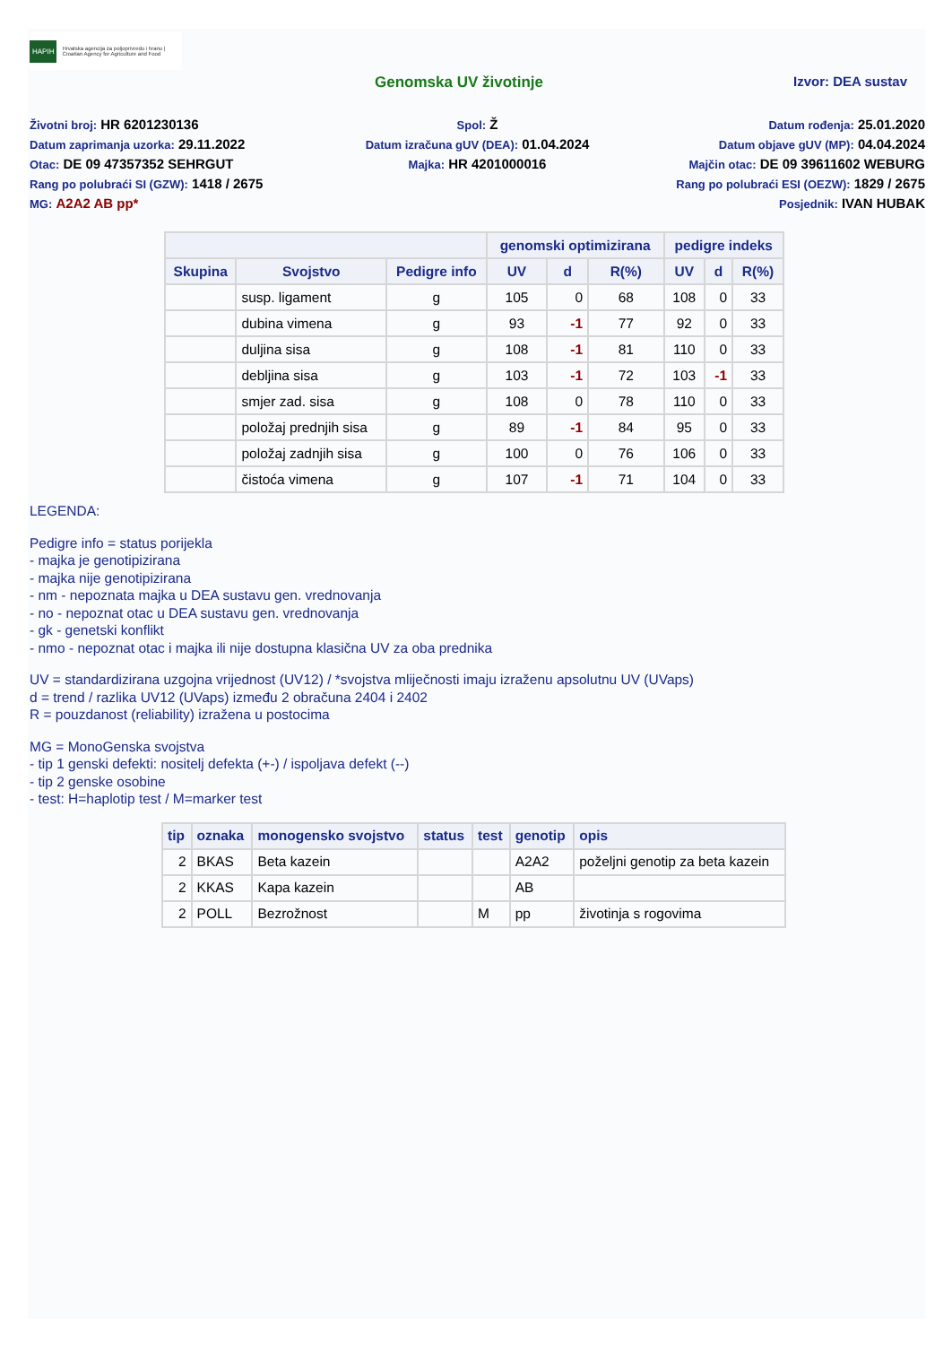HAPIH Hrvatska agencija za poljoprivredu i hranu | Croatian Agency for Agriculture and Food
Genomska UV životinje Izvor: DEA sustav
Životni broj: HR 6201230136
Datum zaprimanja uzorka: 29.11.2022
Otac: DE 09 47357352 SEHRGUT
Rang po polubraći SI (GZW): 1418 / 2675
MG: A2A2 AB pp*
Spol: Ž
Datum izračuna gUV (DEA): 01.04.2024
Majka: HR 4201000016
Datum rođenja: 25.01.2020
Datum objave gUV (MP): 04.04.2024
Majčin otac: DE 09 39611602 WEBURG
Rang po polubraći ESI (OEZW): 1829 / 2675
Posjednik: IVAN HUBAK
| | | | genomski optimizirana | | | pedigre indeks | | |
| --- | --- | --- | --- | --- | --- | --- | --- | --- |
| Skupina | Svojstvo | Pedigre info | UV | d | R(%) | UV | d | R(%) |
| | susp. ligament | g | 105 | 0 | 68 | 108 | 0 | 33 |
| | dubina vimena | g | 93 | -1 | 77 | 92 | 0 | 33 |
| | duljina sisa | g | 108 | -1 | 81 | 110 | 0 | 33 |
| | debljina sisa | g | 103 | -1 | 72 | 103 | -1 | 33 |
| | smjer zad. sisa | g | 108 | 0 | 78 | 110 | 0 | 33 |
| | položaj prednjih sisa | g | 89 | -1 | 84 | 95 | 0 | 33 |
| | položaj zadnjih sisa | g | 100 | 0 | 76 | 106 | 0 | 33 |
| | čistoća vimena | g | 107 | -1 | 71 | 104 | 0 | 33 |
LEGENDA:
Pedigre info = status porijekla
- majka je genotipizirana
- majka nije genotipizirana
- nm - nepoznata majka u DEA sustavu gen. vrednovanja
- no - nepoznat otac u DEA sustavu gen. vrednovanja
- gk - genetski konflikt
- nmo - nepoznat otac i majka ili nije dostupna klasična UV za oba prednika
UV = standardizirana uzgojna vrijednost (UV12) / *svojstva mliječnosti imaju izraženu apsolutnu UV (UVaps)
d = trend / razlika UV12 (UVaps) između 2 obračuna 2404 i 2402
R = pouzdanost (reliability) izražena u postocima
MG = MonoGenska svojstva
- tip 1 genski defekti: nositelj defekta (+-) / ispoljava defekt (--)
- tip 2 genske osobine
- test: H=haplotip test / M=marker test
| tip | oznaka | monogensko svojstvo | status | test | genotip | opis |
| --- | --- | --- | --- | --- | --- | --- |
| 2 | BKAS | Beta kazein | | | A2A2 | poželjni genotip za beta kazein |
| 2 | KKAS | Kapa kazein | | | AB | |
| 2 | POLL | Bezrožnost | | M | pp | životinja s rogovima |